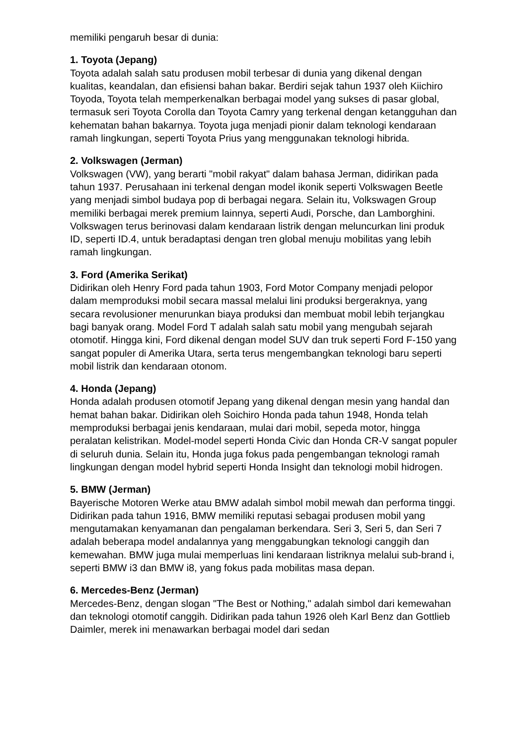memiliki pengaruh besar di dunia:
1. Toyota (Jepang)
Toyota adalah salah satu produsen mobil terbesar di dunia yang dikenal dengan kualitas, keandalan, dan efisiensi bahan bakar. Berdiri sejak tahun 1937 oleh Kiichiro Toyoda, Toyota telah memperkenalkan berbagai model yang sukses di pasar global, termasuk seri Toyota Corolla dan Toyota Camry yang terkenal dengan ketangguhan dan kehematan bahan bakarnya. Toyota juga menjadi pionir dalam teknologi kendaraan ramah lingkungan, seperti Toyota Prius yang menggunakan teknologi hibrida.
2. Volkswagen (Jerman)
Volkswagen (VW), yang berarti "mobil rakyat" dalam bahasa Jerman, didirikan pada tahun 1937. Perusahaan ini terkenal dengan model ikonik seperti Volkswagen Beetle yang menjadi simbol budaya pop di berbagai negara. Selain itu, Volkswagen Group memiliki berbagai merek premium lainnya, seperti Audi, Porsche, dan Lamborghini. Volkswagen terus berinovasi dalam kendaraan listrik dengan meluncurkan lini produk ID, seperti ID.4, untuk beradaptasi dengan tren global menuju mobilitas yang lebih ramah lingkungan.
3. Ford (Amerika Serikat)
Didirikan oleh Henry Ford pada tahun 1903, Ford Motor Company menjadi pelopor dalam memproduksi mobil secara massal melalui lini produksi bergeraknya, yang secara revolusioner menurunkan biaya produksi dan membuat mobil lebih terjangkau bagi banyak orang. Model Ford T adalah salah satu mobil yang mengubah sejarah otomotif. Hingga kini, Ford dikenal dengan model SUV dan truk seperti Ford F-150 yang sangat populer di Amerika Utara, serta terus mengembangkan teknologi baru seperti mobil listrik dan kendaraan otonom.
4. Honda (Jepang)
Honda adalah produsen otomotif Jepang yang dikenal dengan mesin yang handal dan hemat bahan bakar. Didirikan oleh Soichiro Honda pada tahun 1948, Honda telah memproduksi berbagai jenis kendaraan, mulai dari mobil, sepeda motor, hingga peralatan kelistrikan. Model-model seperti Honda Civic dan Honda CR-V sangat populer di seluruh dunia. Selain itu, Honda juga fokus pada pengembangan teknologi ramah lingkungan dengan model hybrid seperti Honda Insight dan teknologi mobil hidrogen.
5. BMW (Jerman)
Bayerische Motoren Werke atau BMW adalah simbol mobil mewah dan performa tinggi. Didirikan pada tahun 1916, BMW memiliki reputasi sebagai produsen mobil yang mengutamakan kenyamanan dan pengalaman berkendara. Seri 3, Seri 5, dan Seri 7 adalah beberapa model andalannya yang menggabungkan teknologi canggih dan kemewahan. BMW juga mulai memperluas lini kendaraan listriknya melalui sub-brand i, seperti BMW i3 dan BMW i8, yang fokus pada mobilitas masa depan.
6. Mercedes-Benz (Jerman)
Mercedes-Benz, dengan slogan "The Best or Nothing," adalah simbol dari kemewahan dan teknologi otomotif canggih. Didirikan pada tahun 1926 oleh Karl Benz dan Gottlieb Daimler, merek ini menawarkan berbagai model dari sedan